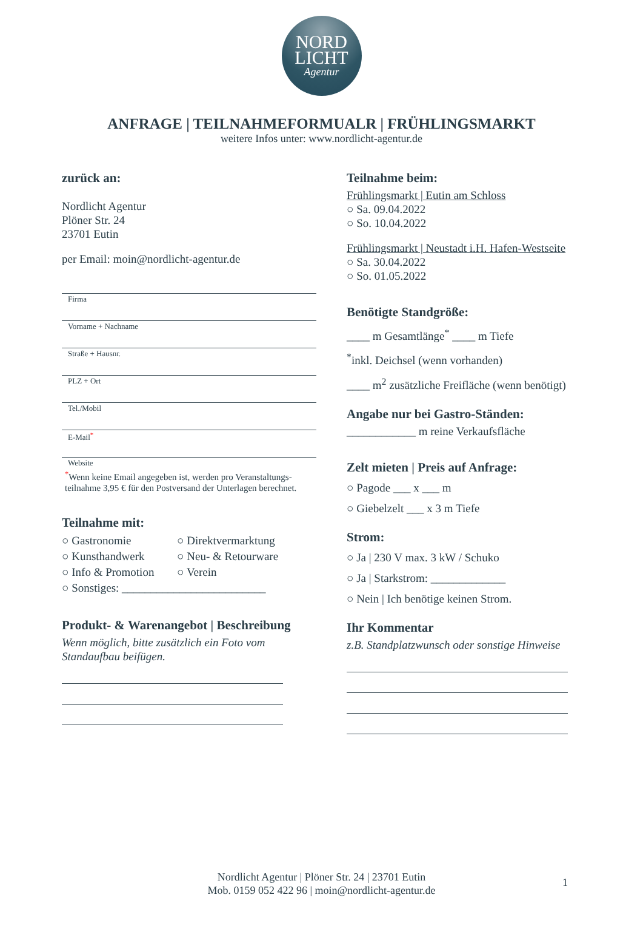NORD
LICHT
Agentur
ANFRAGE | TEILNAHMEFORMUALR | FRÜHLINGSMARKT
weitere Infos unter: www.nordlicht-agentur.de
zurück an:
Nordlicht Agentur
Plöner Str. 24
23701 Eutin
per Email: moin@nordlicht-agentur.de
Firma
Vorname + Nachname
Straße + Hausnr.
PLZ + Ort
Tel./Mobil
E-Mail<sup>*</sup>
Website
<sup>*</sup> Wenn keine Email angegeben ist, werden pro Veranstaltungs-
teilnahme 3,95 € für den Postversand der Unterlagen berechnet.
Teilnahme mit:
○ Gastronomie ○ Direktvermarktung ○ Kunsthandwerk ○ Neu- & Retourware ○ Info & Promotion ○ Verein ○ Sonstiges: _________________________
Produkt- & Warenangebot | Beschreibung
Wenn möglich, bitte zusätzlich ein Foto vom
Standaufbau beifügen.
Teilnahme beim:
Frühlingsmarkt | Eutin am Schloss
○ Sa. 09.04.2022
○ So. 10.04.2022
Frühlingsmarkt | Neustadt i.H. Hafen-Westseite
○ Sa. 30.04.2022
○ So. 01.05.2022
Benötigte Standgröße:
____ m Gesamtlänge<sup>*</sup> ____ m Tiefe
<sup>*</sup> inkl. Deichsel (wenn vorhanden)
____ m<sup>2</sup> zusätzliche Freifläche (wenn benötigt)
Angabe nur bei Gastro-Ständen:
____________ m reine Verkaufsfläche
Zelt mieten | Preis auf Anfrage:
○ Pagode ___ x ___ m
○ Giebelzelt ___ x 3 m Tiefe
Strom:
○ Ja | 230 V max. 3 kW / Schuko
○ Ja | Starkstrom: _____________
○ Nein | Ich benötige keinen Strom.
Ihr Kommentar
z.B. Standplatzwunsch oder sonstige Hinweise
Nordlicht Agentur | Plöner Str. 24 | 23701 Eutin
Mob. 0159 052 422 96 | moin@nordlicht-agentur.de
1